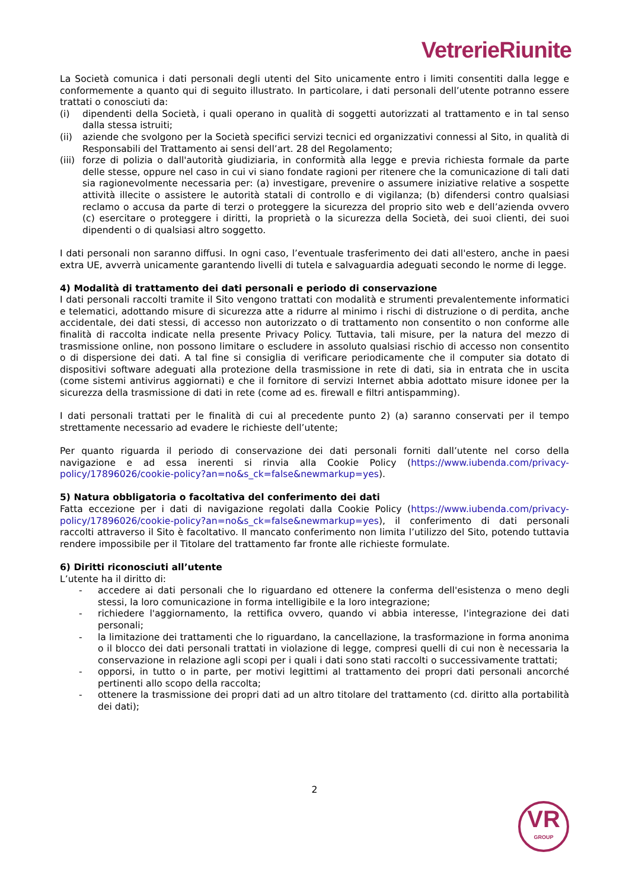VetrerieRiunite
La Società comunica i dati personali degli utenti del Sito unicamente entro i limiti consentiti dalla legge e conformemente a quanto qui di seguito illustrato. In particolare, i dati personali dell’utente potranno essere trattati o conosciuti da:
(i) dipendenti della Società, i quali operano in qualità di soggetti autorizzati al trattamento e in tal senso dalla stessa istruiti;
(ii) aziende che svolgono per la Società specifici servizi tecnici ed organizzativi connessi al Sito, in qualità di Responsabili del Trattamento ai sensi dell’art. 28 del Regolamento;
(iii) forze di polizia o dall'autorità giudiziaria, in conformità alla legge e previa richiesta formale da parte delle stesse, oppure nel caso in cui vi siano fondate ragioni per ritenere che la comunicazione di tali dati sia ragionevolmente necessaria per: (a) investigare, prevenire o assumere iniziative relative a sospette attività illecite o assistere le autorità statali di controllo e di vigilanza; (b) difendersi contro qualsiasi reclamo o accusa da parte di terzi o proteggere la sicurezza del proprio sito web e dell’azienda ovvero (c) esercitare o proteggere i diritti, la proprietà o la sicurezza della Società, dei suoi clienti, dei suoi dipendenti o di qualsiasi altro soggetto.
I dati personali non saranno diffusi. In ogni caso, l’eventuale trasferimento dei dati all'estero, anche in paesi extra UE, avverrà unicamente garantendo livelli di tutela e salvaguardia adeguati secondo le norme di legge.
4) Modalità di trattamento dei dati personali e periodo di conservazione
I dati personali raccolti tramite il Sito vengono trattati con modalità e strumenti prevalentemente informatici e telematici, adottando misure di sicurezza atte a ridurre al minimo i rischi di distruzione o di perdita, anche accidentale, dei dati stessi, di accesso non autorizzato o di trattamento non consentito o non conforme alle finalità di raccolta indicate nella presente Privacy Policy. Tuttavia, tali misure, per la natura del mezzo di trasmissione online, non possono limitare o escludere in assoluto qualsiasi rischio di accesso non consentito o di dispersione dei dati. A tal fine si consiglia di verificare periodicamente che il computer sia dotato di dispositivi software adeguati alla protezione della trasmissione in rete di dati, sia in entrata che in uscita (come sistemi antivirus aggiornati) e che il fornitore di servizi Internet abbia adottato misure idonee per la sicurezza della trasmissione di dati in rete (come ad es. firewall e filtri antispamming).
I dati personali trattati per le finalità di cui al precedente punto 2) (a) saranno conservati per il tempo strettamente necessario ad evadere le richieste dell’utente;
Per quanto riguarda il periodo di conservazione dei dati personali forniti dall’utente nel corso della navigazione e ad essa inerenti si rinvia alla Cookie Policy (https://www.iubenda.com/privacy-policy/17896026/cookie-policy?an=no&s_ck=false&newmarkup=yes).
5) Natura obbligatoria o facoltativa del conferimento dei dati
Fatta eccezione per i dati di navigazione regolati dalla Cookie Policy (https://www.iubenda.com/privacy-policy/17896026/cookie-policy?an=no&s_ck=false&newmarkup=yes), il conferimento di dati personali raccolti attraverso il Sito è facoltativo. Il mancato conferimento non limita l’utilizzo del Sito, potendo tuttavia rendere impossibile per il Titolare del trattamento far fronte alle richieste formulate.
6) Diritti riconosciuti all’utente
L’utente ha il diritto di:
- accedere ai dati personali che lo riguardano ed ottenere la conferma dell'esistenza o meno degli stessi, la loro comunicazione in forma intelligibile e la loro integrazione;
- richiedere l'aggiornamento, la rettifica ovvero, quando vi abbia interesse, l'integrazione dei dati personali;
- la limitazione dei trattamenti che lo riguardano, la cancellazione, la trasformazione in forma anonima o il blocco dei dati personali trattati in violazione di legge, compresi quelli di cui non è necessaria la conservazione in relazione agli scopi per i quali i dati sono stati raccolti o successivamente trattati;
- opporsi, in tutto o in parte, per motivi legittimi al trattamento dei propri dati personali ancorché pertinenti allo scopo della raccolta;
- ottenere la trasmissione dei propri dati ad un altro titolare del trattamento (cd. diritto alla portabilità dei dati);
2
VR
GROUP